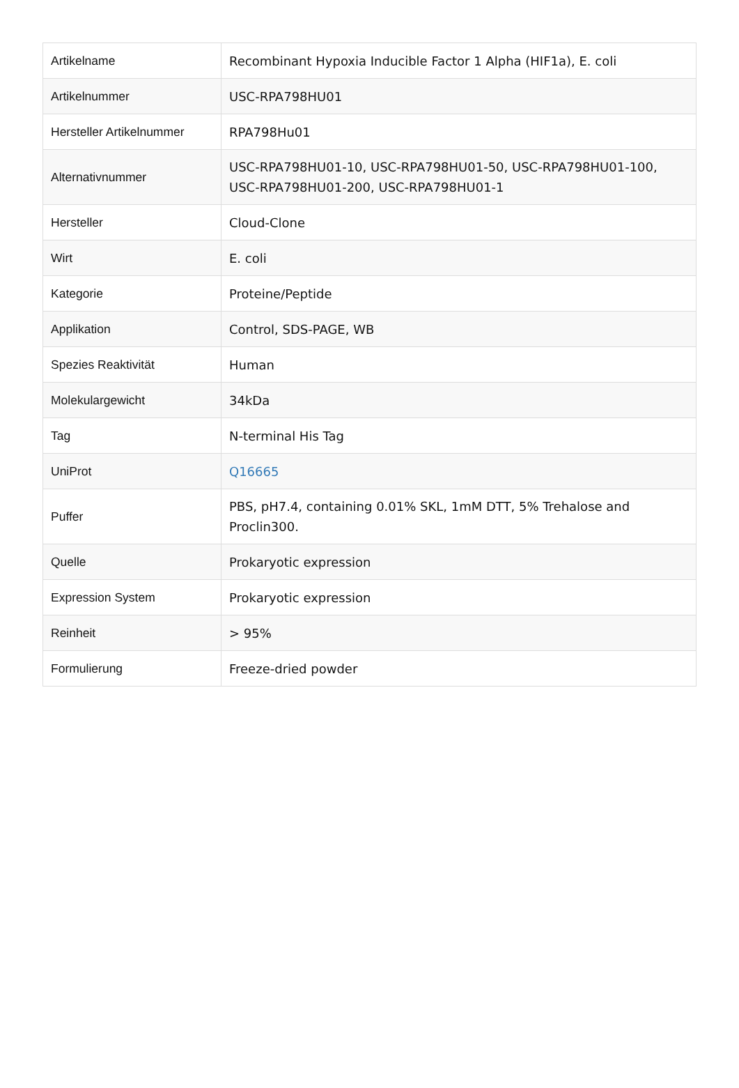| Artikelname | Recombinant Hypoxia Inducible Factor 1 Alpha (HIF1a), E. coli |
| Artikelnummer | USC-RPA798HU01 |
| Hersteller Artikelnummer | RPA798Hu01 |
| Alternativnummer | USC-RPA798HU01-10, USC-RPA798HU01-50, USC-RPA798HU01-100, USC-RPA798HU01-200, USC-RPA798HU01-1 |
| Hersteller | Cloud-Clone |
| Wirt | E. coli |
| Kategorie | Proteine/Peptide |
| Applikation | Control, SDS-PAGE, WB |
| Spezies Reaktivität | Human |
| Molekulargewicht | 34kDa |
| Tag | N-terminal His Tag |
| UniProt | Q16665 |
| Puffer | PBS, pH7.4, containing 0.01% SKL, 1mM DTT, 5% Trehalose and Proclin300. |
| Quelle | Prokaryotic expression |
| Expression System | Prokaryotic expression |
| Reinheit | > 95% |
| Formulierung | Freeze-dried powder |